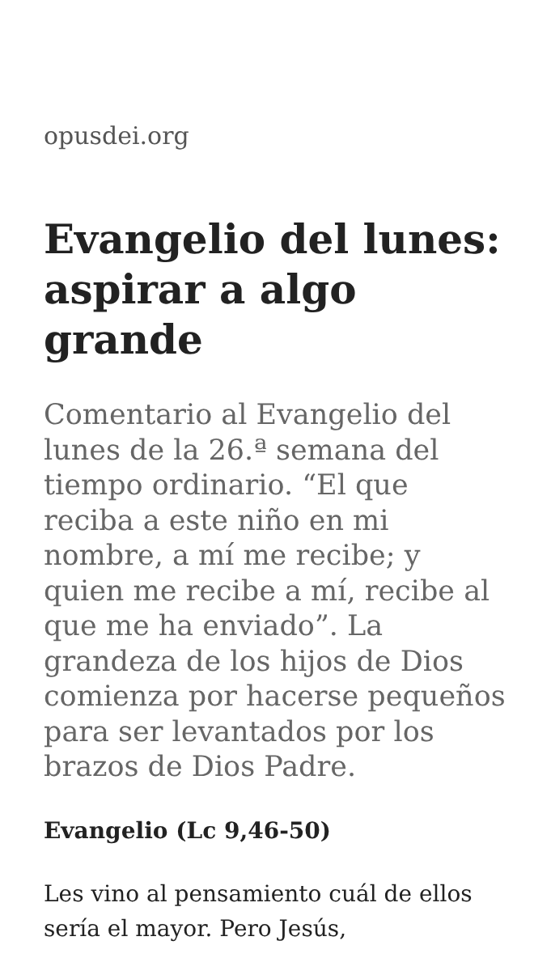opusdei.org
Evangelio del lunes: aspirar a algo grande
Comentario al Evangelio del lunes de la 26.ª semana del tiempo ordinario. “El que reciba a este niño en mi nombre, a mí me recibe; y quien me recibe a mí, recibe al que me ha enviado”. La grandeza de los hijos de Dios comienza por hacerse pequeños para ser levantados por los brazos de Dios Padre.
Evangelio (Lc 9,46-50)
Les vino al pensamiento cuál de ellos sería el mayor. Pero Jesús,